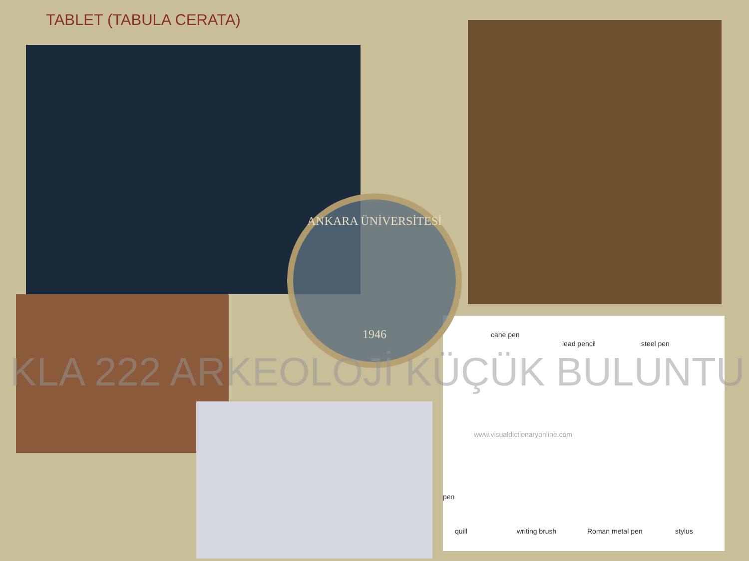TABLET (TABULA CERATA)
cane pen
lead pencil steel pen
www.visualdictionaryonline.com
pen
quill writing brush Roman metal pen stylus
ANKARA ÜNİVERSİTESİ
1946
KLA 222 ARKEOLOJİ KÜÇÜK BULUNTU